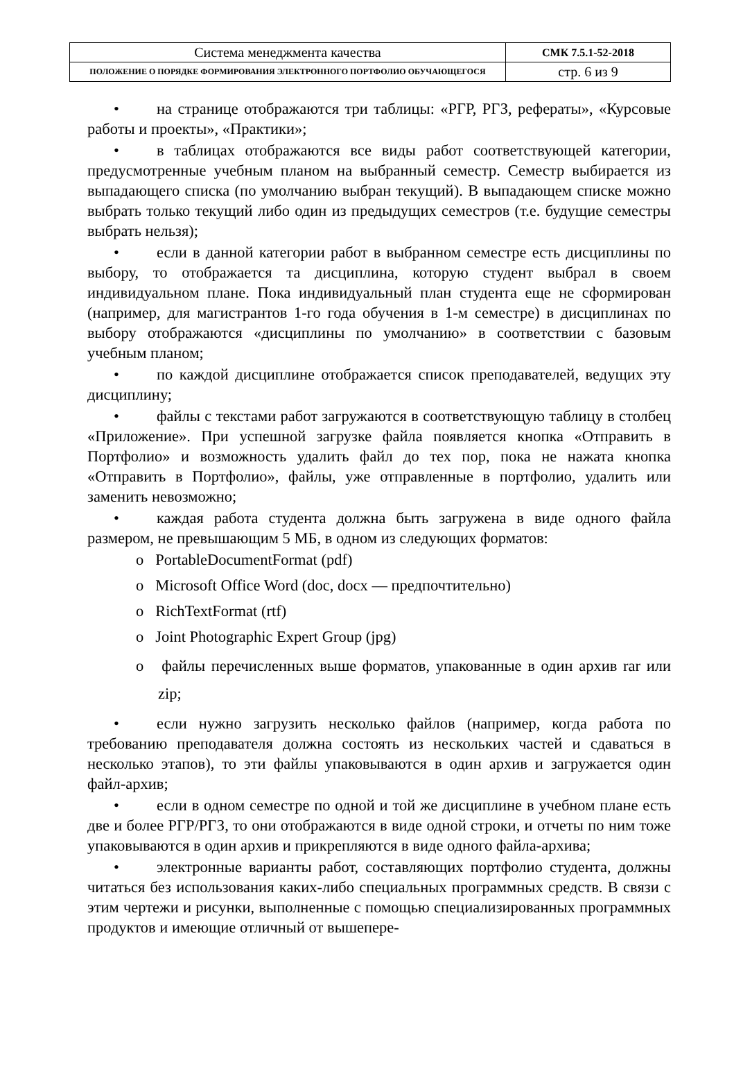| Система менеджмента качества | СМК 7.5.1-52-2018 |
| ПОЛОЖЕНИЕ О ПОРЯДКЕ ФОРМИРОВАНИЯ ЭЛЕКТРОННОГО ПОРТФОЛИО ОБУЧАЮЩЕГОСЯ | стр. 6 из 9 |
• на странице отображаются три таблицы: «РГР, РГЗ, рефераты», «Курсовые работы и проекты», «Практики»;
• в таблицах отображаются все виды работ соответствующей категории, предусмотренные учебным планом на выбранный семестр. Семестр выбирается из выпадающего списка (по умолчанию выбран текущий). В выпадающем списке можно выбрать только текущий либо один из предыдущих семестров (т.е. будущие семестры выбрать нельзя);
• если в данной категории работ в выбранном семестре есть дисциплины по выбору, то отображается та дисциплина, которую студент выбрал в своем индивидуальном плане. Пока индивидуальный план студента еще не сформирован (например, для магистрантов 1-го года обучения в 1-м семестре) в дисциплинах по выбору отображаются «дисциплины по умолчанию» в соответствии с базовым учебным планом;
• по каждой дисциплине отображается список преподавателей, ведущих эту дисциплину;
• файлы с текстами работ загружаются в соответствующую таблицу в столбец «Приложение». При успешной загрузке файла появляется кнопка «Отправить в Портфолио» и возможность удалить файл до тех пор, пока не нажата кнопка «Отправить в Портфолио», файлы, уже отправленные в портфолио, удалить или заменить невозможно;
• каждая работа студента должна быть загружена в виде одного файла размером, не превышающим 5 МБ, в одном из следующих форматов:
o PortableDocumentFormat (pdf)
o Microsoft Office Word (doc, docx — предпочтительно)
o RichTextFormat (rtf)
o Joint Photographic Expert Group (jpg)
o файлы перечисленных выше форматов, упакованные в один архив rar или zip;
• если нужно загрузить несколько файлов (например, когда работа по требованию преподавателя должна состоять из нескольких частей и сдаваться в несколько этапов), то эти файлы упаковываются в один архив и загружается один файл-архив;
• если в одном семестре по одной и той же дисциплине в учебном плане есть две и более РГР/РГЗ, то они отображаются в виде одной строки, и отчеты по ним тоже упаковываются в один архив и прикрепляются в виде одного файла-архива;
• электронные варианты работ, составляющих портфолио студента, должны читаться без использования каких-либо специальных программных средств. В связи с этим чертежи и рисунки, выполненные с помощью специализированных программных продуктов и имеющие отличный от вышепере-